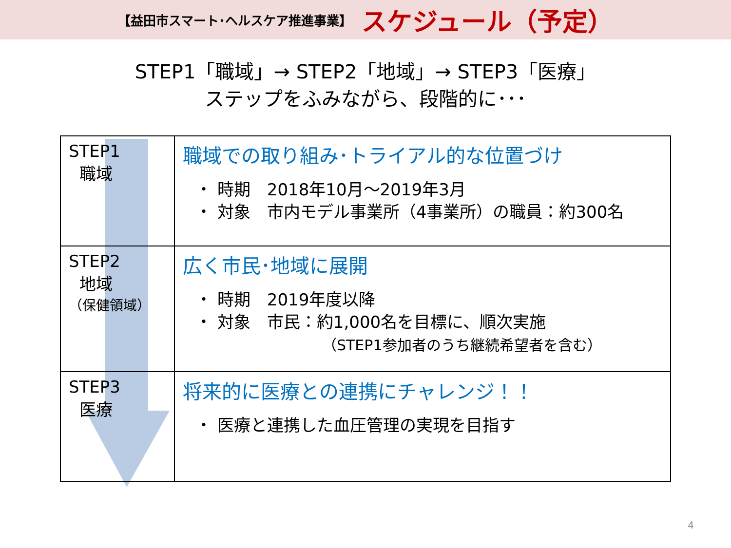【益田市スマート･ヘルスケア推進事業】 スケジュール（予定）
STEP1「職域」→ STEP2「地域」→ STEP3「医療」
ステップをふみながら、段階的に･･･
| STEP1 職域 | 職域での取り組み･トライアル的な位置づけ ・ 時期 2018年10月～2019年3月 ・ 対象 市内モデル事業所（4事業所）の職員：約300名 |
| STEP2 地域 （保健領域） | 広く市民･地域に展開 ・ 時期 2019年度以降 ・ 対象 市民：約1,000名を目標に、順次実施 （STEP1参加者のうち継続希望者を含む） |
| STEP3 医療 | 将来的に医療との連携にチャレンジ！！ ・ 医療と連携した血圧管理の実現を目指す |
4